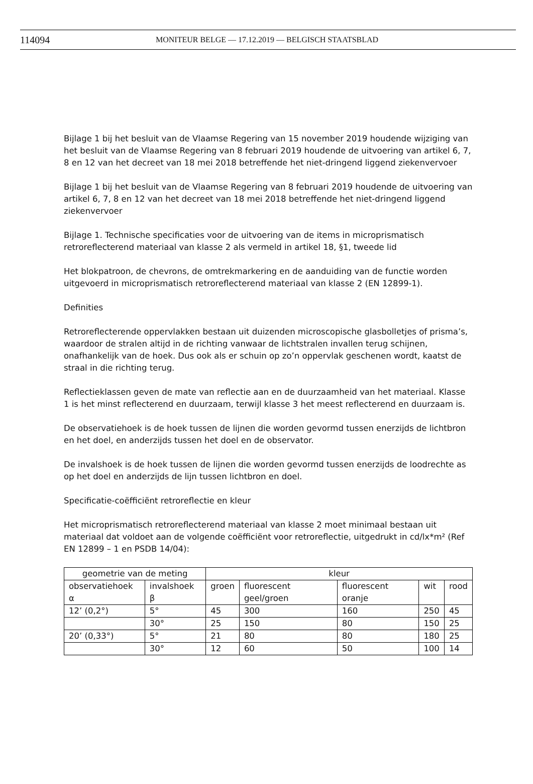114094 MONITEUR BELGE — 17.12.2019 — BELGISCH STAATSBLAD
Bijlage 1 bij het besluit van de Vlaamse Regering van 15 november 2019 houdende wijziging van het besluit van de Vlaamse Regering van 8 februari 2019 houdende de uitvoering van artikel 6, 7, 8 en 12 van het decreet van 18 mei 2018 betreffende het niet-dringend liggend ziekenvervoer
Bijlage 1 bij het besluit van de Vlaamse Regering van 8 februari 2019 houdende de uitvoering van artikel 6, 7, 8 en 12 van het decreet van 18 mei 2018 betreffende het niet-dringend liggend ziekenvervoer
Bijlage 1. Technische specificaties voor de uitvoering van de items in microprismatisch retroreflecterend materiaal van klasse 2 als vermeld in artikel 18, §1, tweede lid
Het blokpatroon, de chevrons, de omtrekmarkering en de aanduiding van de functie worden uitgevoerd in microprismatisch retroreflecterend materiaal van klasse 2 (EN 12899-1).
Definities
Retroreflecterende oppervlakken bestaan uit duizenden microscopische glasbolletjes of prisma’s, waardoor de stralen altijd in de richting vanwaar de lichtstralen invallen terug schijnen, onafhankelijk van de hoek. Dus ook als er schuin op zo’n oppervlak geschenen wordt, kaatst de straal in die richting terug.
Reflectieklassen geven de mate van reflectie aan en de duurzaamheid van het materiaal. Klasse 1 is het minst reflecterend en duurzaam, terwijl klasse 3 het meest reflecterend en duurzaam is.
De observatiehoek is de hoek tussen de lijnen die worden gevormd tussen enerzijds de lichtbron en het doel, en anderzijds tussen het doel en de observator.
De invalshoek is de hoek tussen de lijnen die worden gevormd tussen enerzijds de loodrechte as op het doel en anderzijds de lijn tussen lichtbron en doel.
Specificatie-coëfficiënt retroreflectie en kleur
Het microprismatisch retroreflecterend materiaal van klasse 2 moet minimaal bestaan uit materiaal dat voldoet aan de volgende coëfficiënt voor retroreflectie, uitgedrukt in cd/lx*m² (Ref EN 12899 – 1 en PSDB 14/04):
| geometrie van de meting | | kleur | | | | |
| observatiehoek α | invalshoek β | groen | fluorescent geel/groen | fluorescent oranje | wit | rood |
| 12’ (0,2°) | 5° | 45 | 300 | 160 | 250 | 45 |
| | 30° | 25 | 150 | 80 | 150 | 25 |
| 20’ (0,33°) | 5° | 21 | 80 | 80 | 180 | 25 |
| | 30° | 12 | 60 | 50 | 100 | 14 |